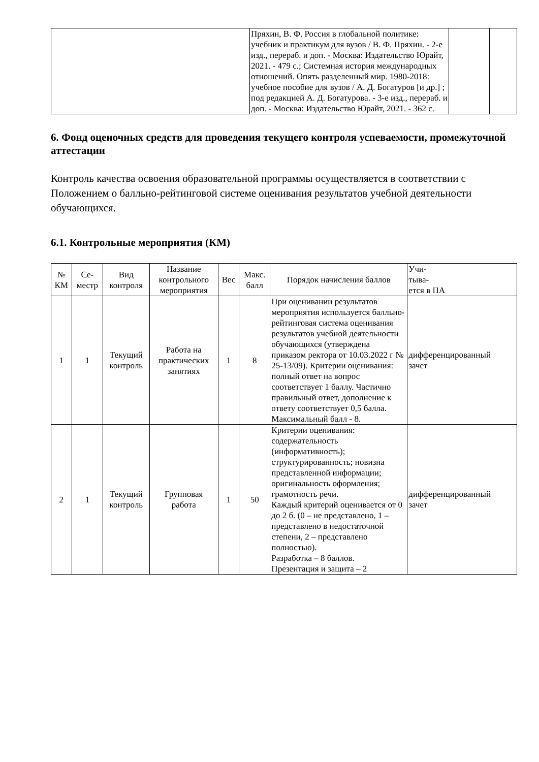| | Пряхин, В. Ф. Россия в глобальной политике: учебник и практикум для вузов / В. Ф. Пряхин. - 2-е изд., перераб. и доп. - Москва: Издательство Юрайт, 2021. - 479 с.; Системная история международных отношений. Опять разделенный мир. 1980-2018: учебное пособие для вузов / А. Д. Богатуров [и др.] ; под редакцией А. Д. Богатурова. - 3-е изд., перераб. и доп. - Москва: Издательство Юрайт, 2021. - 362 с. | | |
6. Фонд оценочных средств для проведения текущего контроля успеваемости, промежуточной аттестации
Контроль качества освоения образовательной программы осуществляется в соответствии с Положением о балльно-рейтинговой системе оценивания результатов учебной деятельности обучающихся.
6.1. Контрольные мероприятия (КМ)
| № КМ | Се- местр | Вид контроля | Название контрольного мероприятия | Вес | Макс. балл | Порядок начисления баллов | Учи- тыва- ется в ПА |
| --- | --- | --- | --- | --- | --- | --- | --- |
| 1 | 1 | Текущий контроль | Работа на практических занятиях | 1 | 8 | При оценивании результатов мероприятия используется балльно-рейтинговая система оценивания результатов учебной деятельности обучающихся (утверждена приказом ректора от 10.03.2022 г № 25-13/09). Критерии оценивания: полный ответ на вопрос соответствует 1 баллу. Частично правильный ответ, дополнение к ответу соответствует 0,5 балла. Максимальный балл - 8. | дифференцированный зачет |
| 2 | 1 | Текущий контроль | Групповая работа | 1 | 50 | Критерии оценивания: содержательность (информативность); структурированность; новизна представленной информации; оригинальность оформления; грамотность речи. Каждый критерий оценивается от 0 до 2 б. (0 – не представлено, 1 – представлено в недостаточной степени, 2 – представлено полностью). Разработка – 8 баллов. Презентация и защита – 2 | дифференцированный зачет |